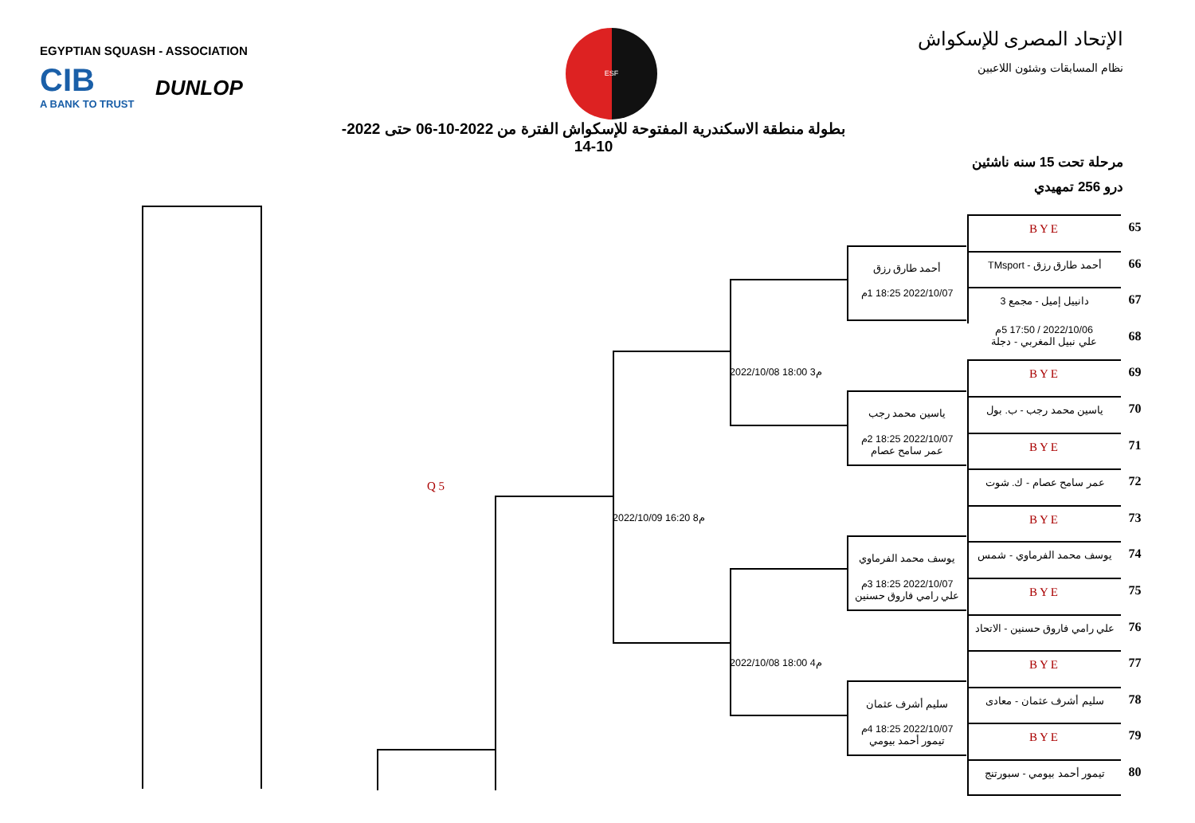EGYPTIAN SQUASH - ASSOCIATION
CIB
A BANK TO TRUST
DUNLOP
ESF
الإتحاد المصرى للإسكواش
نظام المسابقات وشئون اللاعبين
بطولة منطقة الاسكندرية المفتوحة للإسكواش الفترة من 2022-10-06 حتى 2022-10-14
مرحلة تحت 15 سنه ناشئين
درو 256 تمهيدي
BYE 65
أحمد طارق رزق
أحمد طارق رزق - TMsport
66
2022/10/07 18:25 1م
دانييل إميل - مجمع 3
67
2022/10/06 / 17:50 5م
علي نبيل المغربي - دجلة
68
2022/10/08 18:00 3م
BYE 69
ياسين محمد رجب
ياسين محمد رجب - ب. بول
70
2022/10/07 18:25 2م
عمر سامح عصام
BYE 71
Q 5
عمر سامح عصام - ك. شوت
72
2022/10/09 16:20 8م
BYE 73
يوسف محمد الفرماوي
يوسف محمد الفرماوي - شمس
74
2022/10/07 18:25 3م
علي رامي فاروق حسنين
BYE 75
علي رامي فاروق حسنين - الاتحاد
76
2022/10/08 18:00 4م
BYE 77
سليم أشرف عثمان
سليم أشرف عثمان - معادى
78
2022/10/07 18:25 4م
تيمور أحمد بيومي
BYE 79
تيمور أحمد بيومي - سبورتنج
80